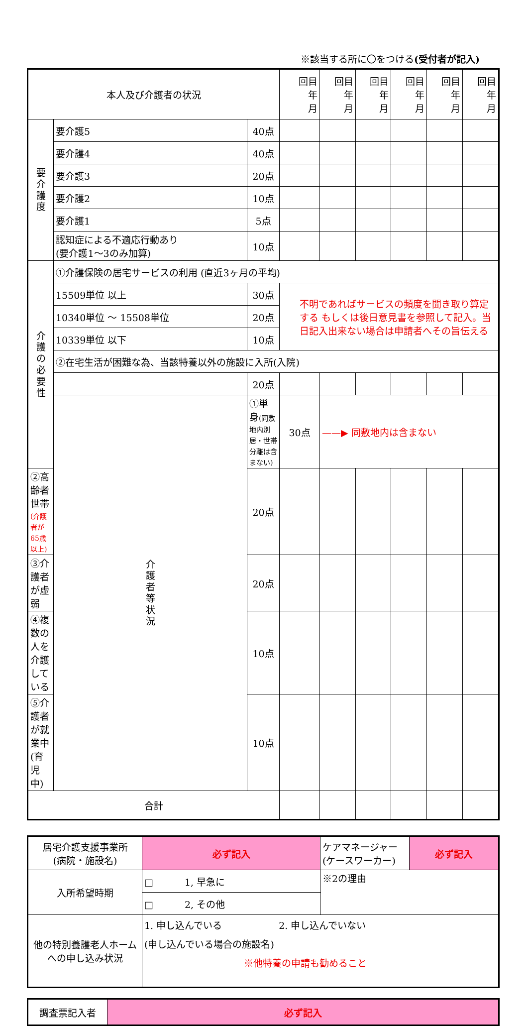※該当する所に〇をつける(受付者が記入)
| 本人及び介護者の状況 | | | 回目 年 月 | 回目 年 月 | 回目 年 月 | 回目 年 月 | 回目 年 月 | 回目 年 月 |
| 要 介 護 度 | 要介護5 | 40点 | | | | | | |
| | 要介護4 | 40点 | | | | | | |
| | 要介護3 | 20点 | | | | | | |
| | 要介護2 | 10点 | | | | | | |
| | 要介護1 | 5点 | | | | | | |
| | 認知症による不適応行動あり (要介護1～3のみ加算) | 10点 | | | | | | |
| 介 護 の 必 要 性 | ①介護保険の居宅サービスの利用 (直近3ヶ月の平均) | | | | | | | |
| | 15509単位 以上 | 30点 | 不明であればサービスの頻度を聞き取り算定する もしくは後日意見書を参照して記入。当日記入出来ない場合は申請者へその旨伝える | | | | | |
| | 10340単位 ～ 15508単位 | 20点 | | | | | | |
| | 10339単位 以下 | 10点 | | | | | | |
| | ②在宅生活が困難な為、当該特養以外の施設に入所(入院) | | | | | | | |
| | | 20点 | | | | | | |
| | 介 護 者 等 状 況 | ①単身 (同敷地内別居・世帯分離は含まない) | 30点 | ——▶ 同敷地内は含まない | | | | |
| ②高齢者世帯 (介護者が65歳以上) | | 20点 | | | | | | |
| ③介護者が虚弱 | | 20点 | | | | | | |
| ④複数の人を介護している | | 10点 | | | | | | |
| ⑤介護者が就業中(育児中) | | 10点 | | | | | | |
| 合計 | | | | | | | | |
| 居宅介護支援事業所 (病院・施設名) | 必ず記入 | ケアマネージャー (ケースワーカー) | 必ず記入 |
| 入所希望時期 | □ 1, 早急に | ※2の理由 | |
| | □ 2, その他 | | |
| 他の特別養護老人ホームへの申し込み状況 | 1. 申し込んでいる 2. 申し込んでいない (申し込んでいる場合の施設名) ※他特養の申請も勧めること | | |
| 調査票記入者 | 必ず記入 |